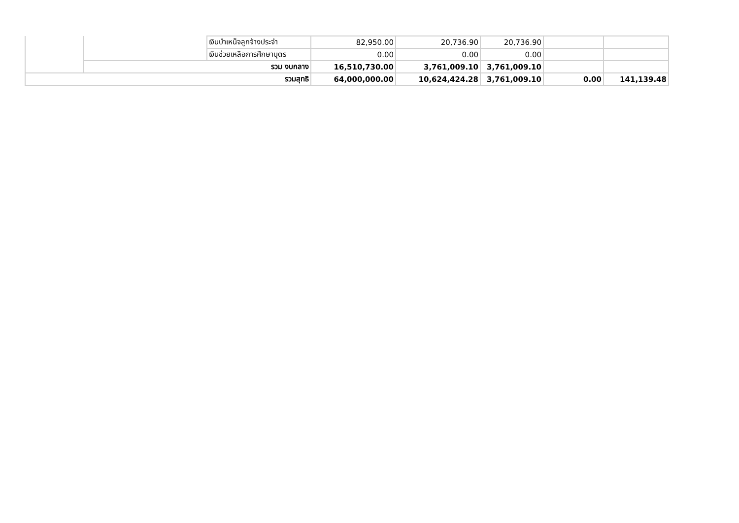| | | เงินบำเหน็จลูกจ้างประจำ | 82,950.00 | 20,736.90 | 20,736.90 | | |
| | | เงินช่วยเหลือการศึกษาบุตร | 0.00 | 0.00 | 0.00 | | |
| | รวม งบกลาง | | 16,510,730.00 | 3,761,009.10 | 3,761,009.10 | | |
| รวมสุทธิ | | | 64,000,000.00 | 10,624,424.28 | 3,761,009.10 | 0.00 | 141,139.48 |